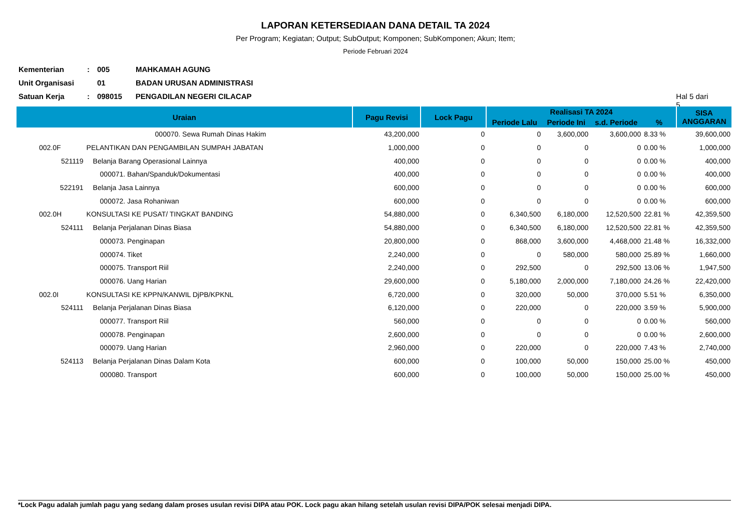LAPORAN KETERSEDIAAN DANA DETAIL TA 2024
Per Program; Kegiatan; Output; SubOutput; Komponen; SubKomponen; Akun; Item;
Periode Februari 2024
Kementerian: 005 MAHKAMAH AGUNG
Unit Organisasi 01 BADAN URUSAN ADMINISTRASI
Satuan Kerja: 098015 PENGADILAN NEGERI CILACAP Hal 5 dari 5
| Uraian | | Pagu Revisi | Lock Pagu | Realisasi TA 2024 | | | | SISA ANGGARAN |
| --- | --- | --- | --- | --- | --- | --- | --- | --- |
| | | | | Periode Lalu | Periode Ini | s.d. Periode | % | |
| | 000070. Sewa Rumah Dinas Hakim | 43,200,000 | 0 | 0 | 3,600,000 | 3,600,000 | 8.33 % | 39,600,000 |
| 002.0F | PELANTIKAN DAN PENGAMBILAN SUMPAH JABATAN | 1,000,000 | 0 | 0 | 0 | 0 | 0.00 % | 1,000,000 |
| 521119 | Belanja Barang Operasional Lainnya | 400,000 | 0 | 0 | 0 | 0 | 0.00 % | 400,000 |
| | 000071. Bahan/Spanduk/Dokumentasi | 400,000 | 0 | 0 | 0 | 0 | 0.00 % | 400,000 |
| 522191 | Belanja Jasa Lainnya | 600,000 | 0 | 0 | 0 | 0 | 0.00 % | 600,000 |
| | 000072. Jasa Rohaniwan | 600,000 | 0 | 0 | 0 | 0 | 0.00 % | 600,000 |
| 002.0H | KONSULTASI KE PUSAT/ TINGKAT BANDING | 54,880,000 | 0 | 6,340,500 | 6,180,000 | 12,520,500 | 22.81 % | 42,359,500 |
| 524111 | Belanja Perjalanan Dinas Biasa | 54,880,000 | 0 | 6,340,500 | 6,180,000 | 12,520,500 | 22.81 % | 42,359,500 |
| | 000073. Penginapan | 20,800,000 | 0 | 868,000 | 3,600,000 | 4,468,000 | 21.48 % | 16,332,000 |
| | 000074. Tiket | 2,240,000 | 0 | 0 | 580,000 | 580,000 | 25.89 % | 1,660,000 |
| | 000075. Transport Riil | 2,240,000 | 0 | 292,500 | 0 | 292,500 | 13.06 % | 1,947,500 |
| | 000076. Uang Harian | 29,600,000 | 0 | 5,180,000 | 2,000,000 | 7,180,000 | 24.26 % | 22,420,000 |
| 002.0I | KONSULTASI KE KPPN/KANWIL DjPB/KPKNL | 6,720,000 | 0 | 320,000 | 50,000 | 370,000 | 5.51 % | 6,350,000 |
| 524111 | Belanja Perjalanan Dinas Biasa | 6,120,000 | 0 | 220,000 | 0 | 220,000 | 3.59 % | 5,900,000 |
| | 000077. Transport Riil | 560,000 | 0 | 0 | 0 | 0 | 0.00 % | 560,000 |
| | 000078. Penginapan | 2,600,000 | 0 | 0 | 0 | 0 | 0.00 % | 2,600,000 |
| | 000079. Uang Harian | 2,960,000 | 0 | 220,000 | 0 | 220,000 | 7.43 % | 2,740,000 |
| 524113 | Belanja Perjalanan Dinas Dalam Kota | 600,000 | 0 | 100,000 | 50,000 | 150,000 | 25.00 % | 450,000 |
| | 000080. Transport | 600,000 | 0 | 100,000 | 50,000 | 150,000 | 25.00 % | 450,000 |
*Lock Pagu adalah jumlah pagu yang sedang dalam proses usulan revisi DIPA atau POK. Lock pagu akan hilang setelah usulan revisi DIPA/POK selesai menjadi DIPA.